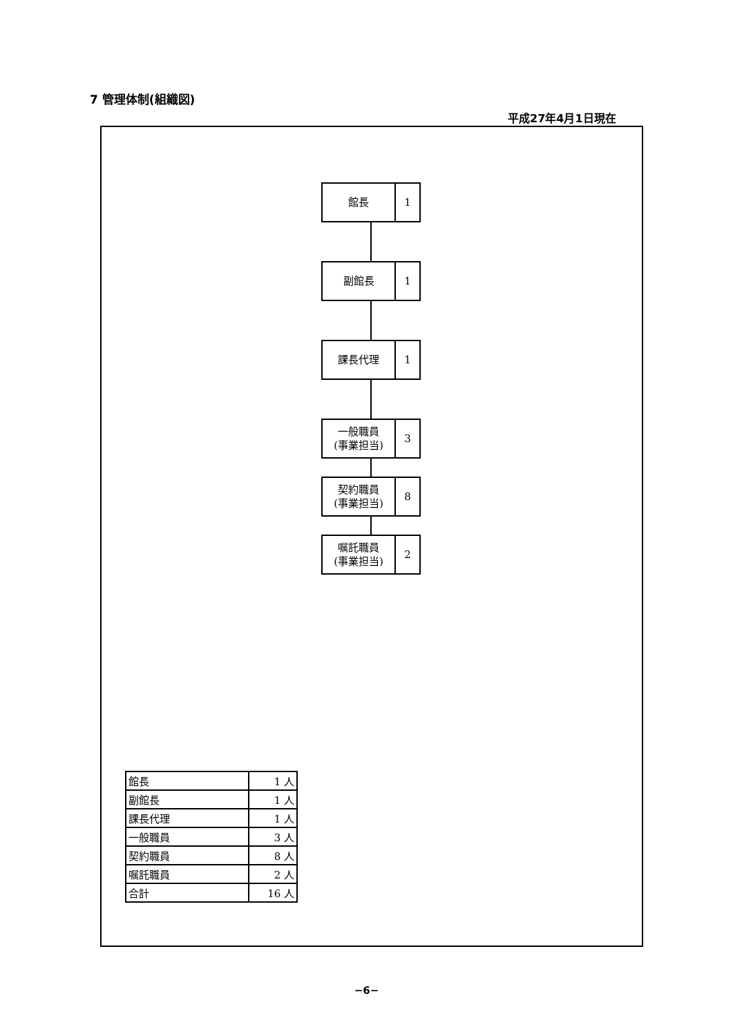7 管理体制(組織図)
平成27年4月1日現在
館長
1
副館長
1
課長代理
1
一般職員
(事業担当)
3
契約職員
(事業担当)
8
嘱託職員
(事業担当)
2
| 館長 | 1 人 |
| 副館長 | 1 人 |
| 課長代理 | 1 人 |
| 一般職員 | 3 人 |
| 契約職員 | 8 人 |
| 嘱託職員 | 2 人 |
| 合計 | 16 人 |
−6−